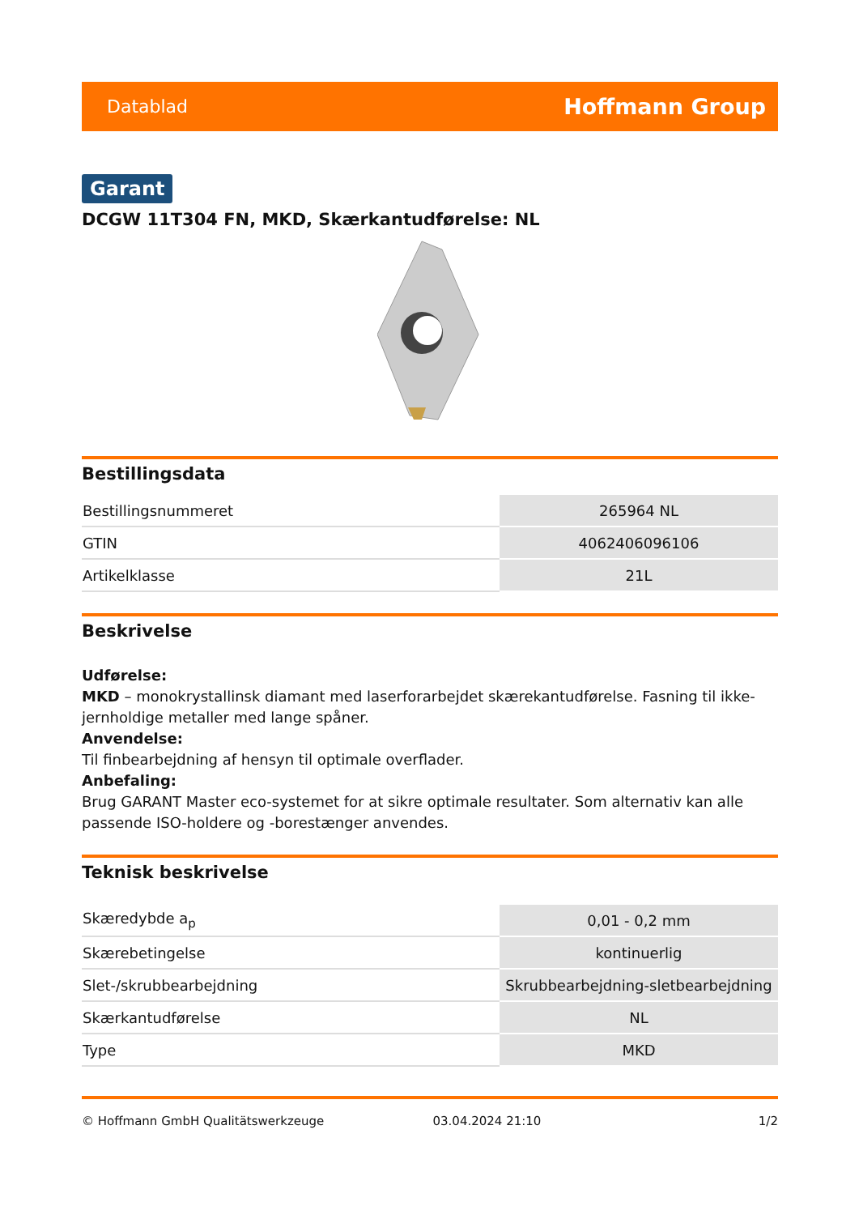Datablad Hoffmann Group
Garant
DCGW 11T304 FN, MKD, Skærkantudførelse: NL
Bestillingsdata
| Bestillingsnummeret | 265964 NL |
| GTIN | 4062406096106 |
| Artikelklasse | 21L |
Beskrivelse
Udførelse:
MKD – monokrystallinsk diamant med laserforarbejdet skærekantudførelse. Fasning til ikke-jernholdige metaller med lange spåner.
Anvendelse:
Til finbearbejdning af hensyn til optimale overflader.
Anbefaling:
Brug GARANT Master eco-systemet for at sikre optimale resultater. Som alternativ kan alle passende ISO-holdere og -borestænger anvendes.
Teknisk beskrivelse
| Skæredybde a<sub>p</sub> | 0,01 - 0,2 mm |
| Skærebetingelse | kontinuerlig |
| Slet-/skrubbearbejdning | Skrubbearbejdning-sletbearbejdning |
| Skærkantudførelse | NL |
| Type | MKD |
© Hoffmann GmbH Qualitätswerkzeuge 03.04.2024 21:10 1/2